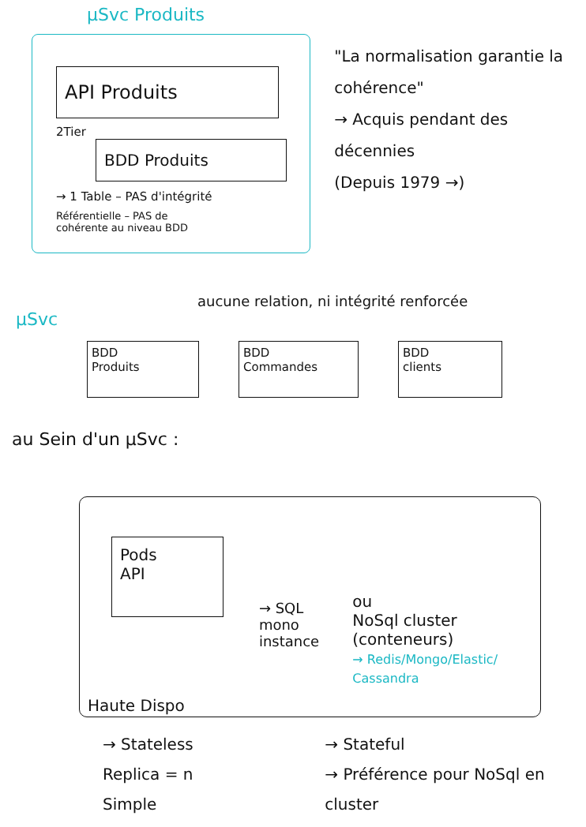µSvc Produits
API Produits
2Tier
BDD Produits
→ 1 Table – PAS d'intégrité
Référentielle – PAS de
cohérente au niveau BDD
"La normalisation garantie la cohérence"
→ Acquis pendant des décennies
(Depuis 1979 →)
aucune relation, ni intégrité renforcée
µSvc
BDD
Produits
BDD
Commandes
BDD
clients
au Sein d'un µSvc :
Pods
API
Haute Dispo
→ SQL
mono instance
ou
NoSql cluster (conteneurs)
→ Redis/Mongo/Elastic/ Cassandra
→ Stateless
Replica = n
Simple
→ Stateful
→ Préférence pour NoSql en cluster